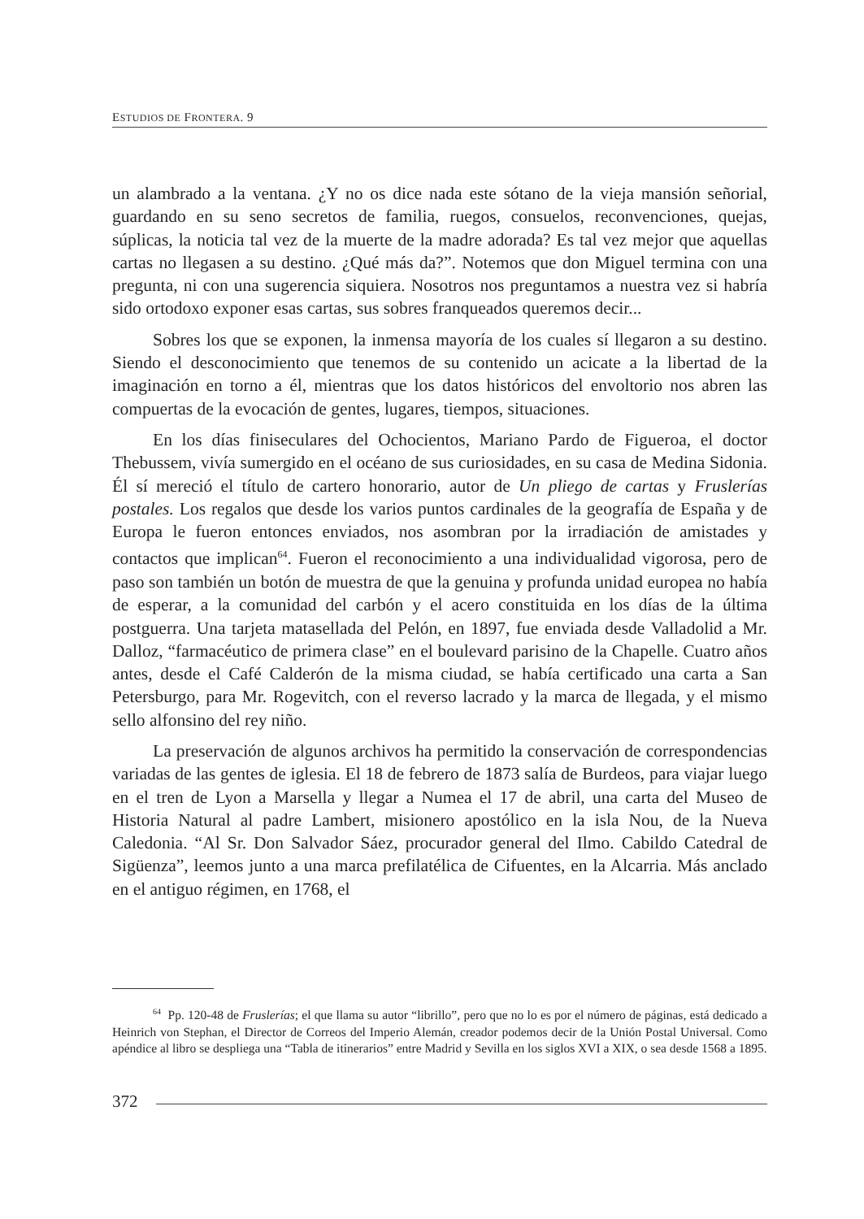ESTUDIOS DE FRONTERA. 9
un alambrado a la ventana. ¿Y no os dice nada este sótano de la vieja mansión señorial, guardando en su seno secretos de familia, ruegos, consuelos, reconvenciones, quejas, súplicas, la noticia tal vez de la muerte de la madre adorada? Es tal vez mejor que aquellas cartas no llegasen a su destino. ¿Qué más da?”. Notemos que don Miguel termina con una pregunta, ni con una sugerencia siquiera. Nosotros nos preguntamos a nuestra vez si habría sido ortodoxo exponer esas cartas, sus sobres franqueados queremos decir...
Sobres los que se exponen, la inmensa mayoría de los cuales sí llegaron a su destino. Siendo el desconocimiento que tenemos de su contenido un acicate a la libertad de la imaginación en torno a él, mientras que los datos históricos del envoltorio nos abren las compuertas de la evocación de gentes, lugares, tiempos, situaciones.
En los días finiseculares del Ochocientos, Mariano Pardo de Figueroa, el doctor Thebussem, vivía sumergido en el océano de sus curiosidades, en su casa de Medina Sidonia. Él sí mereció el título de cartero honorario, autor de Un pliego de cartas y Fruslerías postales. Los regalos que desde los varios puntos cardinales de la geografía de España y de Europa le fueron entonces enviados, nos asombran por la irradiación de amistades y contactos que implican<sup>64</sup>. Fueron el reconocimiento a una individualidad vigorosa, pero de paso son también un botón de muestra de que la genuina y profunda unidad europea no había de esperar, a la comunidad del carbón y el acero constituida en los días de la última postguerra. Una tarjeta matasellada del Pelón, en 1897, fue enviada desde Valladolid a Mr. Dalloz, “farmacéutico de primera clase” en el boulevard parisino de la Chapelle. Cuatro años antes, desde el Café Calderón de la misma ciudad, se había certificado una carta a San Petersburgo, para Mr. Rogevitch, con el reverso lacrado y la marca de llegada, y el mismo sello alfonsino del rey niño.
La preservación de algunos archivos ha permitido la conservación de correspondencias variadas de las gentes de iglesia. El 18 de febrero de 1873 salía de Burdeos, para viajar luego en el tren de Lyon a Marsella y llegar a Numea el 17 de abril, una carta del Museo de Historia Natural al padre Lambert, misionero apostólico en la isla Nou, de la Nueva Caledonia. “Al Sr. Don Salvador Sáez, procurador general del Ilmo. Cabildo Catedral de Sigüenza”, leemos junto a una marca prefilatélica de Cifuentes, en la Alcarria. Más anclado en el antiguo régimen, en 1768, el
<sup>64</sup> Pp. 120-48 de Fruslerías; el que llama su autor “librillo”, pero que no lo es por el número de páginas, está dedicado a Heinrich von Stephan, el Director de Correos del Imperio Alemán, creador podemos decir de la Unión Postal Universal. Como apéndice al libro se despliega una “Tabla de itinerarios” entre Madrid y Sevilla en los siglos XVI a XIX, o sea desde 1568 a 1895.
372